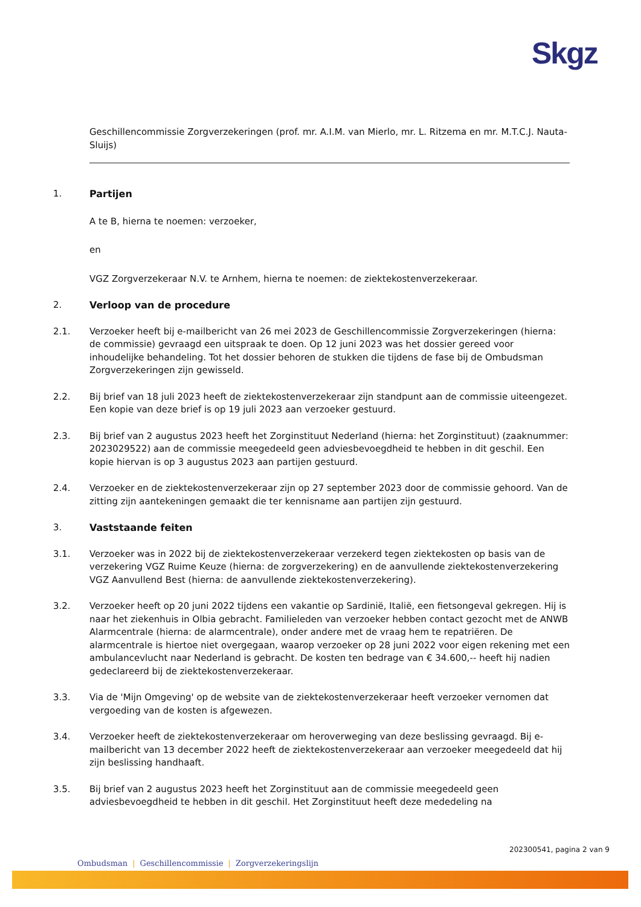Skgz
Geschillencommissie Zorgverzekeringen (prof. mr. A.I.M. van Mierlo, mr. L. Ritzema en mr. M.T.C.J. Nauta-Sluijs)
1. Partijen
A te B, hierna te noemen: verzoeker,
en
VGZ Zorgverzekeraar N.V. te Arnhem, hierna te noemen: de ziektekostenverzekeraar.
2. Verloop van de procedure
2.1. Verzoeker heeft bij e-mailbericht van 26 mei 2023 de Geschillencommissie Zorgverzekeringen (hierna: de commissie) gevraagd een uitspraak te doen. Op 12 juni 2023 was het dossier gereed voor inhoudelijke behandeling. Tot het dossier behoren de stukken die tijdens de fase bij de Ombudsman Zorgverzekeringen zijn gewisseld.
2.2. Bij brief van 18 juli 2023 heeft de ziektekostenverzekeraar zijn standpunt aan de commissie uiteengezet. Een kopie van deze brief is op 19 juli 2023 aan verzoeker gestuurd.
2.3. Bij brief van 2 augustus 2023 heeft het Zorginstituut Nederland (hierna: het Zorginstituut) (zaaknummer: 2023029522) aan de commissie meegedeeld geen adviesbevoegdheid te hebben in dit geschil. Een kopie hiervan is op 3 augustus 2023 aan partijen gestuurd.
2.4. Verzoeker en de ziektekostenverzekeraar zijn op 27 september 2023 door de commissie gehoord. Van de zitting zijn aantekeningen gemaakt die ter kennisname aan partijen zijn gestuurd.
3. Vaststaande feiten
3.1. Verzoeker was in 2022 bij de ziektekostenverzekeraar verzekerd tegen ziektekosten op basis van de verzekering VGZ Ruime Keuze (hierna: de zorgverzekering) en de aanvullende ziektekostenverzekering VGZ Aanvullend Best (hierna: de aanvullende ziektekostenverzekering).
3.2. Verzoeker heeft op 20 juni 2022 tijdens een vakantie op Sardinië, Italië, een fietsongeval gekregen. Hij is naar het ziekenhuis in Olbia gebracht. Familieleden van verzoeker hebben contact gezocht met de ANWB Alarmcentrale (hierna: de alarmcentrale), onder andere met de vraag hem te repatriëren. De alarmcentrale is hiertoe niet overgegaan, waarop verzoeker op 28 juni 2022 voor eigen rekening met een ambulancevlucht naar Nederland is gebracht. De kosten ten bedrage van € 34.600,-- heeft hij nadien gedeclareerd bij de ziektekostenverzekeraar.
3.3. Via de 'Mijn Omgeving' op de website van de ziektekostenverzekeraar heeft verzoeker vernomen dat vergoeding van de kosten is afgewezen.
3.4. Verzoeker heeft de ziektekostenverzekeraar om heroverweging van deze beslissing gevraagd. Bij e-mailbericht van 13 december 2022 heeft de ziektekostenverzekeraar aan verzoeker meegedeeld dat hij zijn beslissing handhaaft.
3.5. Bij brief van 2 augustus 2023 heeft het Zorginstituut aan de commissie meegedeeld geen adviesbevoegdheid te hebben in dit geschil. Het Zorginstituut heeft deze mededeling na
202300541, pagina 2 van 9
Ombudsman | Geschillencommissie | Zorgverzekeringslijn